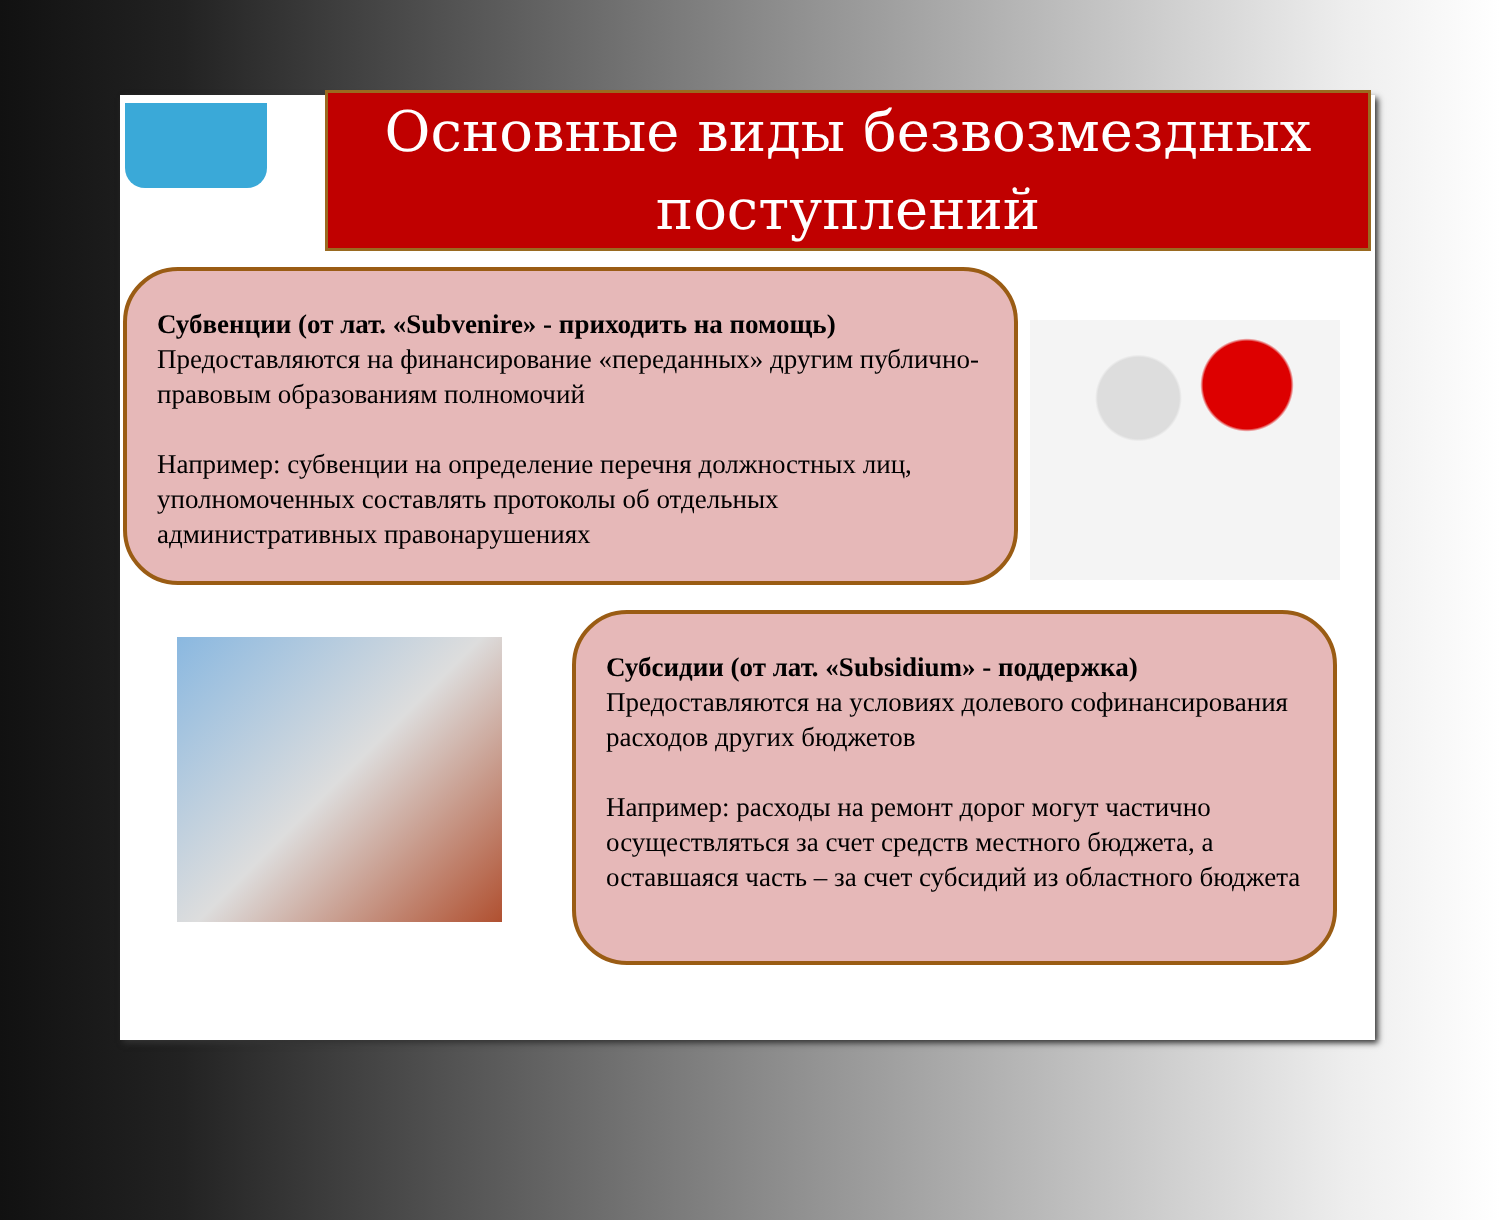Основные виды безвозмездных
поступлений
Субвенции (от лат. «Subvenire» - приходить на помощь)
Предоставляются на финансирование «переданных» другим публично-правовым образованиям полномочий
Например: субвенции на определение перечня должностных лиц, уполномоченных составлять протоколы об отдельных административных правонарушениях
Субсидии (от лат. «Subsidium» - поддержка)
Предоставляются на условиях долевого софинансирования расходов других бюджетов
Например: расходы на ремонт дорог могут частично осуществляться за счет средств местного бюджета, а оставшаяся часть – за счет субсидий из областного бюджета